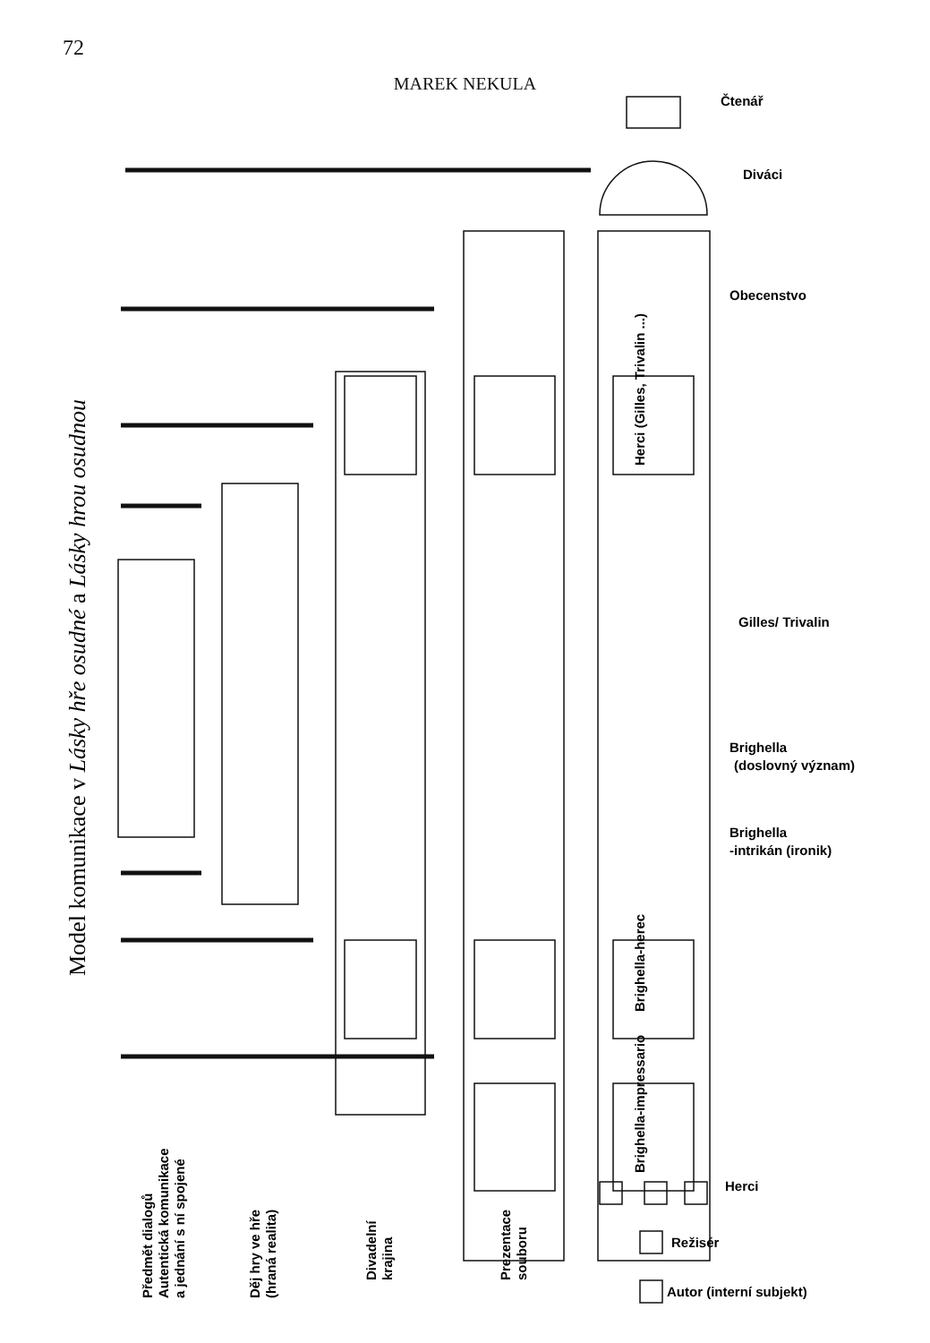72
MAREK NEKULA
Čtenář
Diváci
Obecenstvo
Gilles/ Trivalin
Brighella
(doslovný význam)
Brighella
-intrikán (ironik)
Herci
Režisér
Autor (interní subjekt)
Herci (Gilles, Trivalin ...)
Brighella-herec
Brighella-impressario
Předmět dialogů
Autentická komunikace
a jednání s ní spojené
Děj hry ve hře
(hraná realita)
Divadelní
krajina
Prezentace
souboru
Model komunikace v Lásky hře osudné a Lásky hrou osudnou